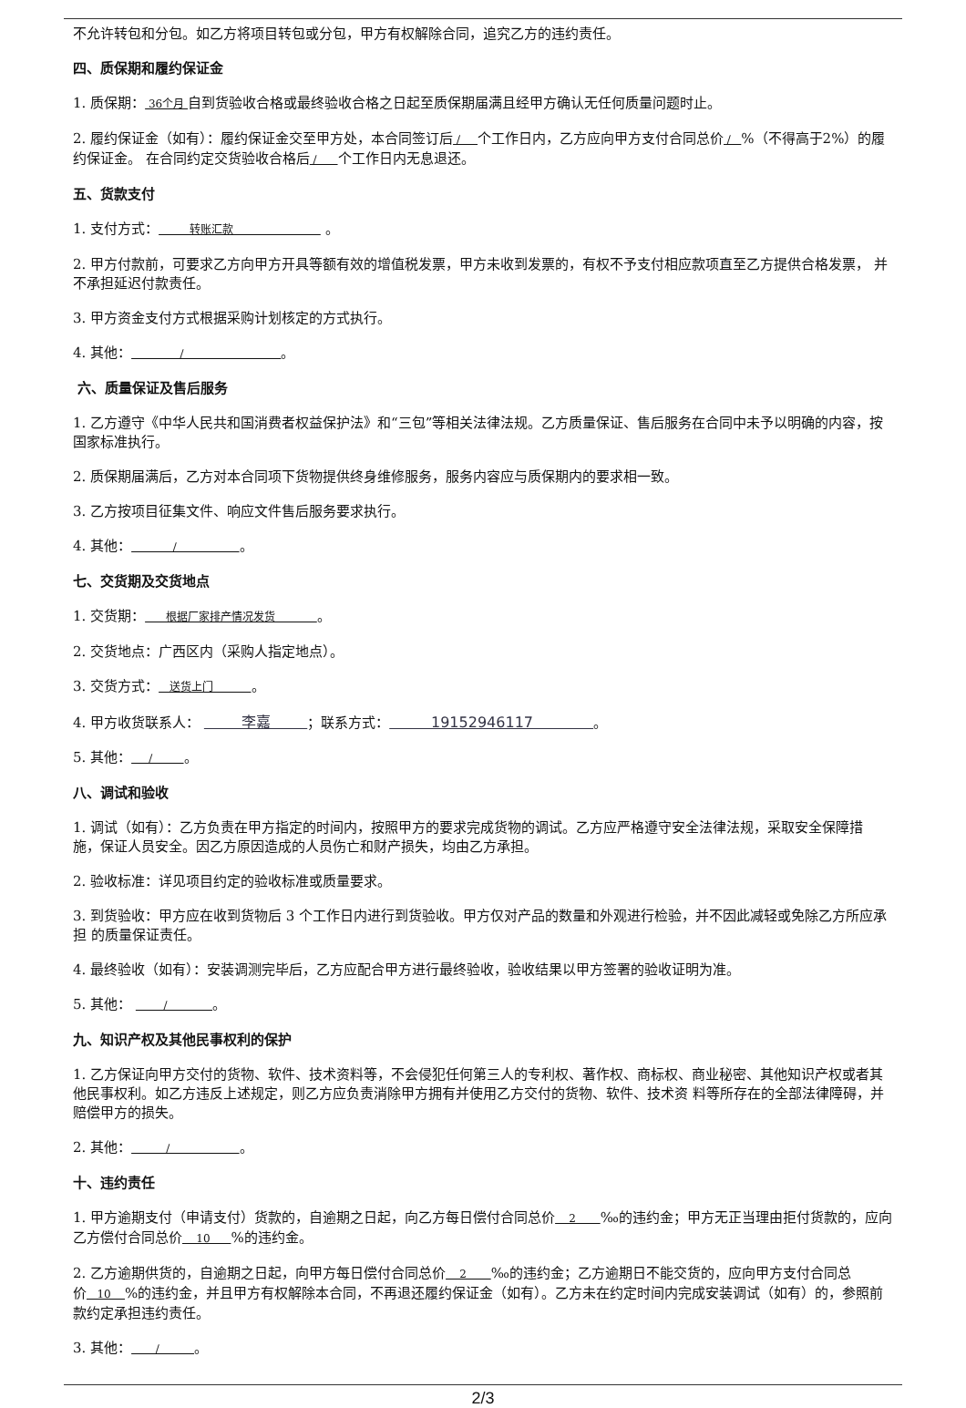不允许转包和分包。如乙方将项目转包或分包，甲方有权解除合同，追究乙方的违约责任。
四、质保期和履约保证金
1. 质保期： 36个月 自到货验收合格或最终验收合格之日起至质保期届满且经甲方确认无任何质量问题时止。
2. 履约保证金（如有）：履约保证金交至甲方处，本合同签订后 / 个工作日内，乙方应向甲方支付合同总价 / %（不得高于2%）的履约保证金。 在合同约定交货验收合格后 / 个工作日内无息退还。
五、货款支付
1. 支付方式： 转账汇款 。
2. 甲方付款前，可要求乙方向甲方开具等额有效的增值税发票，甲方未收到发票的，有权不予支付相应款项直至乙方提供合格发票， 并不承担延迟付款责任。
3. 甲方资金支付方式根据采购计划核定的方式执行。
4. 其他： / 。
六、质量保证及售后服务
1. 乙方遵守《中华人民共和国消费者权益保护法》和“三包”等相关法律法规。乙方质量保证、售后服务在合同中未予以明确的内容，按 国家标准执行。
2. 质保期届满后，乙方对本合同项下货物提供终身维修服务，服务内容应与质保期内的要求相一致。
3. 乙方按项目征集文件、响应文件售后服务要求执行。
4. 其他： / 。
七、交货期及交货地点
1. 交货期： 根据厂家排产情况发货 。
2. 交货地点：广西区内（采购人指定地点）。
3. 交货方式： 送货上门 。
4. 甲方收货联系人： 李嘉 ；联系方式： 19152946117 。
5. 其他： / 。
八、调试和验收
1. 调试（如有）：乙方负责在甲方指定的时间内，按照甲方的要求完成货物的调试。乙方应严格遵守安全法律法规，采取安全保障措 施，保证人员安全。因乙方原因造成的人员伤亡和财产损失，均由乙方承担。
2. 验收标准：详见项目约定的验收标准或质量要求。
3. 到货验收：甲方应在收到货物后 3 个工作日内进行到货验收。甲方仅对产品的数量和外观进行检验，并不因此减轻或免除乙方所应承担 的质量保证责任。
4. 最终验收（如有）：安装调测完毕后，乙方应配合甲方进行最终验收，验收结果以甲方签署的验收证明为准。
5. 其他： / 。
九、知识产权及其他民事权利的保护
1. 乙方保证向甲方交付的货物、软件、技术资料等，不会侵犯任何第三人的专利权、著作权、商标权、商业秘密、其他知识产权或者其 他民事权利。如乙方违反上述规定，则乙方应负责消除甲方拥有并使用乙方交付的货物、软件、技术资 料等所存在的全部法律障碍，并赔偿甲方的损失。
2. 其他： / 。
十、违约责任
1. 甲方逾期支付（申请支付）货款的，自逾期之日起，向乙方每日偿付合同总价 2 ‰的违约金；甲方无正当理由拒付货款的，应向乙方偿付合同总价 10 %的违约金。
2. 乙方逾期供货的，自逾期之日起，向甲方每日偿付合同总价 2 ‰的违约金；乙方逾期日不能交货的，应向甲方支付合同总价 10 %的违约金，并且甲方有权解除本合同，不再退还履约保证金（如有）。乙方未在约定时间内完成安装调试（如有）的，参照前款约定承担违约责任。
3. 其他： / 。
2/3